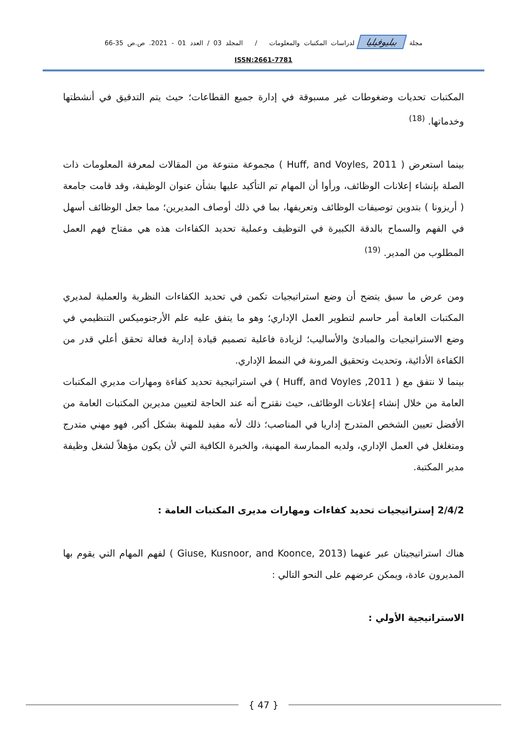مجلة ببليوفيليا لدراسات المكتبات والمعلومات / المجلد 03 / العدد 01 - 2021. ص.ص 35-66
ISSN:2661-7781
المكتبات تحديات وضغوطات غير مسبوقة في إدارة جميع القطاعات؛ حيث يتم التدقيق في أنشطتها وخدماتها. <sup>(18)</sup>
بينما استعرض ( Huff, and Voyles, 2011 ) مجموعة متنوعة من المقالات لمعرفة المعلومات ذات الصلة بإنشاء إعلانات الوظائف، ورأوا أن المهام تم التأكيد عليها بشأن عنوان الوظيفة، وقد قامت جامعة ( أريزونا ) بتدوين توصيفات الوظائف وتعريفها، بما في ذلك أوصاف المديرين؛ مما جعل الوظائف أسهل في الفهم والسماح بالدقة الكبيرة في التوظيف وعملية تحديد الكفاءات هذه هي مفتاح فهم العمل المطلوب من المدير. <sup>(19)</sup>
ومن عرض ما سبق يتضح أن وضع استراتيجيات تكمن في تحديد الكفاءات النظرية والعملية لمديري المكتبات العامة أمر حاسم لتطوير العمل الإداري؛ وهو ما يتفق عليه علم الأرجنوميكس التنظيمي في وضع الاستراتيجيات والمبادئ والأساليب؛ لزيادة فاعلية تصميم قيادة إدارية فعالة تحقق أعلي قدر من الكفاءة الأدائية، وتحديث وتحقيق المرونة في النمط الإداري.
بينما لا نتفق مع ( Huff, and Voyles ,2011 ) في استراتيجية تحديد كفاءة ومهارات مديري المكتبات العامة من خلال إنشاء إعلانات الوظائف، حيث نقترح أنه عند الحاجة لتعيين مديرين المكتبات العامة من الأفضل تعيين الشخص المتدرج إداريا في المناصب؛ ذلك لأنه مفيد للمهنة بشكل أكبر, فهو مهني متدرج ومتغلغل في العمل الإداري، ولديه الممارسة المهنية، والخبرة الكافية التي لأن يكون مؤهلاً لشغل وظيفة مدير المكتبة.
2/4/2 إستراتيجيات تحديد كفاءات ومهارات مديرى المكتبات العامة :
هناك استراتيجيتان عبر عنهما (Giuse, Kusnoor, and Koonce, 2013 ) لفهم المهام التي يقوم بها المديرون عادة، ويمكن عرضهم على النحو التالي :
الاستراتيجية الأولي :
{ 47 }